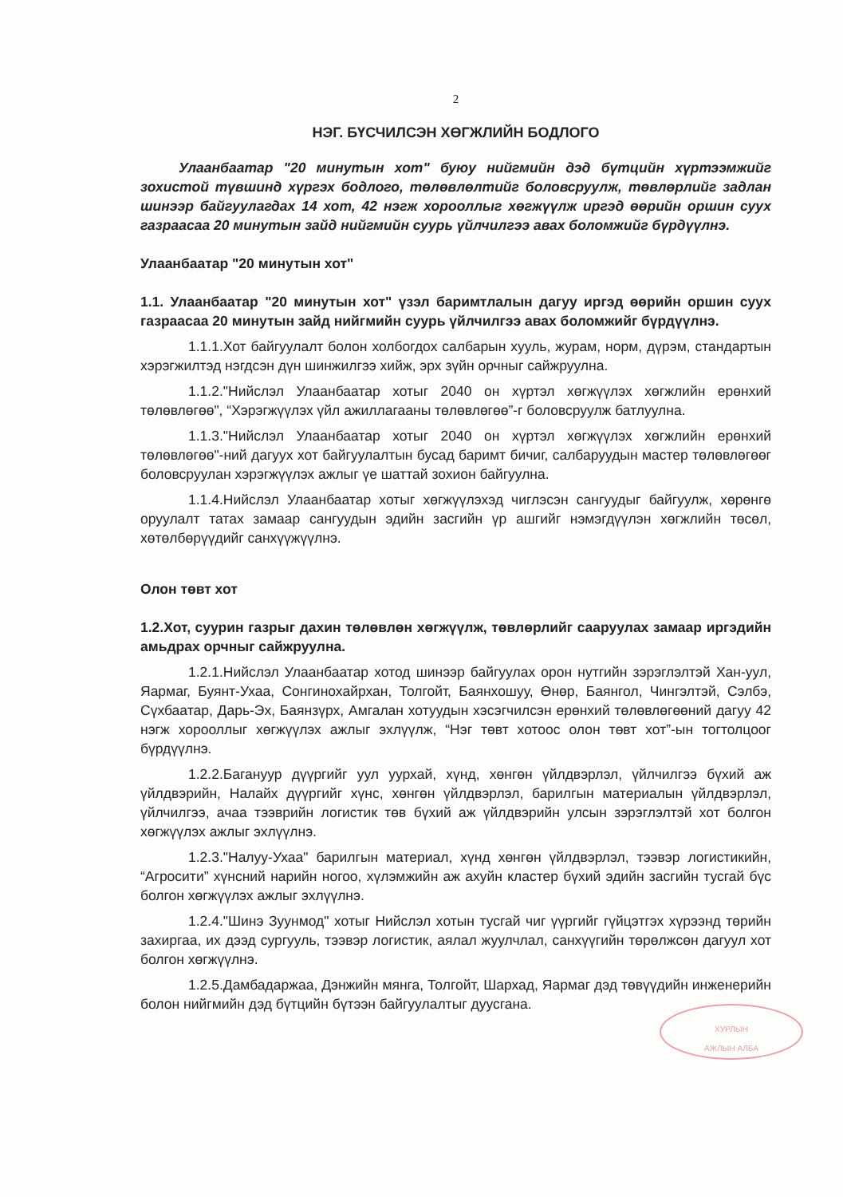2
НЭГ. БҮСЧИЛСЭН ХӨГЖЛИЙН БОДЛОГО
Улаанбаатар "20 минутын хот" буюу нийгмийн дэд бүтцийн хүртээмжийг зохистой түвшинд хүргэх бодлого, төлөвлөлтийг боловсруулж, төвлөрлийг задлан шинээр байгуулагдах 14 хот, 42 нэгж хорооллыг хөгжүүлж иргэд өөрийн оршин суух газраасаа 20 минутын зайд нийгмийн суурь үйлчилгээ авах боломжийг бүрдүүлнэ.
Улаанбаатар "20 минутын хот"
1.1. Улаанбаатар "20 минутын хот" үзэл баримтлалын дагуу иргэд өөрийн оршин суух газраасаа 20 минутын зайд нийгмийн суурь үйлчилгээ авах боломжийг бүрдүүлнэ.
1.1.1.Хот байгуулалт болон холбогдох салбарын хууль, журам, норм, дүрэм, стандартын хэрэгжилтэд нэгдсэн дүн шинжилгээ хийж, эрх зүйн орчныг сайжруулна.
1.1.2."Нийслэл Улаанбаатар хотыг 2040 он хүртэл хөгжүүлэх хөгжлийн ерөнхий төлөвлөгөө", “Хэрэгжүүлэх үйл ажиллагааны төлөвлөгөө”-г боловсруулж батлуулна.
1.1.3."Нийслэл Улаанбаатар хотыг 2040 он хүртэл хөгжүүлэх хөгжлийн ерөнхий төлөвлөгөө"-ний дагуух хот байгуулалтын бусад баримт бичиг, салбаруудын мастер төлөвлөгөөг боловсруулан хэрэгжүүлэх ажлыг үе шаттай зохион байгуулна.
1.1.4.Нийслэл Улаанбаатар хотыг хөгжүүлэхэд чиглэсэн сангуудыг байгуулж, хөрөнгө оруулалт татах замаар сангуудын эдийн засгийн үр ашгийг нэмэгдүүлэн хөгжлийн төсөл, хөтөлбөрүүдийг санхүүжүүлнэ.
Олон төвт хот
1.2.Хот, суурин газрыг дахин төлөвлөн хөгжүүлж, төвлөрлийг сааруулах замаар иргэдийн амьдрах орчныг сайжруулна.
1.2.1.Нийслэл Улаанбаатар хотод шинээр байгуулах орон нутгийн зэрэглэлтэй Хан-уул, Яармаг, Буянт-Ухаа, Сонгинохайрхан, Толгойт, Баянхошуу, Өнөр, Баянгол, Чингэлтэй, Сэлбэ, Сүхбаатар, Дарь-Эх, Баянзүрх, Амгалан хотуудын хэсэгчилсэн ерөнхий төлөвлөгөөний дагуу 42 нэгж хорооллыг хөгжүүлэх ажлыг эхлүүлж, “Нэг төвт хотоос олон төвт хот”-ын тогтолцоог бүрдүүлнэ.
1.2.2.Багануур дүүргийг уул уурхай, хүнд, хөнгөн үйлдвэрлэл, үйлчилгээ бүхий аж үйлдвэрийн, Налайх дүүргийг хүнс, хөнгөн үйлдвэрлэл, барилгын материалын үйлдвэрлэл, үйлчилгээ, ачаа тээврийн логистик төв бүхий аж үйлдвэрийн улсын зэрэглэлтэй хот болгон хөгжүүлэх ажлыг эхлүүлнэ.
1.2.3."Налуу-Ухаа" барилгын материал, хүнд хөнгөн үйлдвэрлэл, тээвэр логистикийн, “Агросити” хүнсний нарийн ногоо, хүлэмжийн аж ахуйн кластер бүхий эдийн засгийн тусгай бүс болгон хөгжүүлэх ажлыг эхлүүлнэ.
1.2.4."Шинэ Зуунмод" хотыг Нийслэл хотын тусгай чиг үүргийг гүйцэтгэх хүрээнд төрийн захиргаа, их дээд сургууль, тээвэр логистик, аялал жуулчлал, санхүүгийн төрөлжсөн дагуул хот болгон хөгжүүлнэ.
1.2.5.Дамбадаржаа, Дэнжийн мянга, Толгойт, Шархад, Яармаг дэд төвүүдийн инженерийн болон нийгмийн дэд бүтцийн бүтээн байгуулалтыг дуусгана.
ХУРЛЫН
АЖЛЫН АЛБА